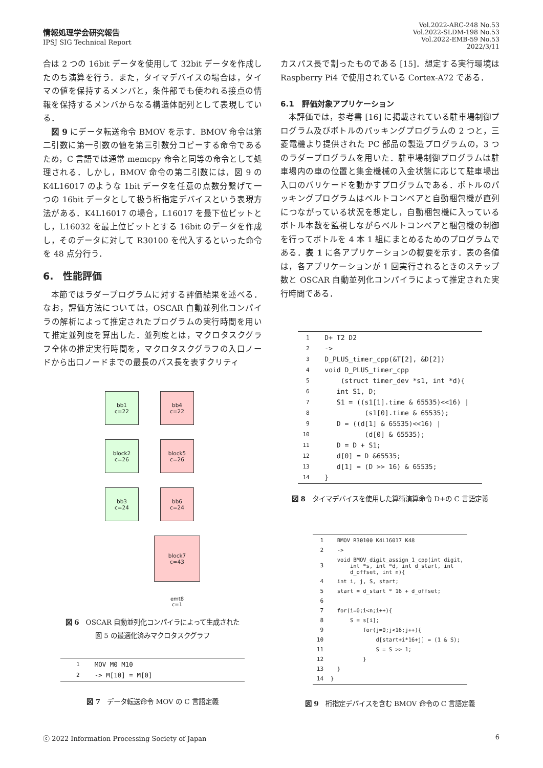情報処理学会研究報告
IPSJ SIG Technical Report
Vol.2022-ARC-248 No.53
Vol.2022-SLDM-198 No.53
Vol.2022-EMB-59 No.53
2022/3/11
合は 2 つの 16bit データを使用して 32bit データを作成したのち演算を行う．また，タイマデバイスの場合は，タイマの値を保持するメンバと，条件部でも使われる接点の情報を保持するメンバからなる構造体配列として表現している．
図 9 にデータ転送命令 BMOV を示す．BMOV 命令は第二引数に第一引数の値を第三引数分コピーする命令であるため，C 言語では通常 memcpy 命令と同等の命令として処理される．しかし，BMOV 命令の第二引数には，図 9 の K4L16017 のような 1bit データを任意の点数分繋げて一つの 16bit データとして扱う桁指定デバイスという表現方法がある．K4L16017 の場合，L16017 を最下位ビットとし，L16032 を最上位ビットとする 16bit のデータを作成し，そのデータに対して R30100 を代入するといった命令を 48 点分行う．
6.　性能評価
本節ではラダープログラムに対する評価結果を述べる．なお，評価方法については，OSCAR 自動並列化コンパイラの解析によって推定されたプログラムの実行時間を用いて推定並列度を算出した．並列度とは，マクロタスクグラフ全体の推定実行時間を，マクロタスクグラフの入口ノードから出口ノードまでの最長のパス長を表すクリティ
bb1
c=22
block2
c=26
bb3
c=24
bb4
c=22
block5
c=26
bb6
c=24
block7
c=43
emt8
c=1
図 6　OSCAR 自動並列化コンパイラによって生成された
図 5 の最適化済みマクロタスクグラフ
| 1 | MOV M0 M10 |
| 2 | -> M[10] = M[0] |
図 7　データ転送命令 MOV の C 言語定義
カスパス長で割ったものである [15]．想定する実行環境は Raspberry Pi4 で使用されている Cortex-A72 である．
6.1　評価対象アプリケーション
本評価では，参考書 [16] に掲載されている駐車場制御プログラム及びボトルのパッキングプログラムの 2 つと，三菱電機より提供された PC 部品の製造プログラムの，3 つのラダープログラムを用いた．駐車場制御プログラムは駐車場内の車の位置と集金機械の入金状態に応じて駐車場出入口のバリケードを動かすプログラムである．ボトルのパッキングプログラムはベルトコンベアと自動梱包機が直列につながっている状況を想定し，自動梱包機に入っているボトル本数を監視しながらベルトコンベアと梱包機の制御を行ってボトルを 4 本 1 組にまとめるためのプログラムである．表 1 に各アプリケーションの概要を示す．表の各値は，各アプリケーションが 1 回実行されるときのステップ数と OSCAR 自動並列化コンパイラによって推定された実行時間である．
| 1 | D+ T2 D2 |
| 2 | -> |
| 3 | D_PLUS_timer_cpp(&T[2], &D[2]) |
| 4 | void D_PLUS_timer_cpp |
| 5 | (struct timer_dev *s1, int *d){ |
| 6 | int S1, D; |
| 7 | S1 = ((s1[1].time & 65535)<<16) / |
| 8 | (s1[0].time & 65535); |
| 9 | D = ((d[1] & 65535)<<16) / |
| 10 | (d[0] & 65535); |
| 11 | D = D + S1; |
| 12 | d[0] = D &65535; |
| 13 | d[1] = (D >> 16) & 65535; |
| 14 | } |
図 8　タイマデバイスを使用した算術演算命令 D+の C 言語定義
| 1 | BMOV R30100 K4L16017 K48 |
| 2 | -> |
| 3 | void BMOV_digit_assign_1_cpp(int digit, int *s, int *d, int d_start, int d_offset, int n){ |
| 4 | int i, j, S, start; |
| 5 | start = d_start * 16 + d_offset; |
| 6 | |
| 7 | for(i=0;i<n;i++){ |
| 8 | S = s[i]; |
| 9 | for(j=0;j<16;j++){ |
| 10 | d[start+i*16+j] = (1 & S); |
| 11 | S = S >> 1; |
| 12 | } |
| 13 | } |
| 14 | } |
図 9　桁指定デバイスを含む BMOV 命令の C 言語定義
ⓒ 2022 Information Processing Society of Japan 6